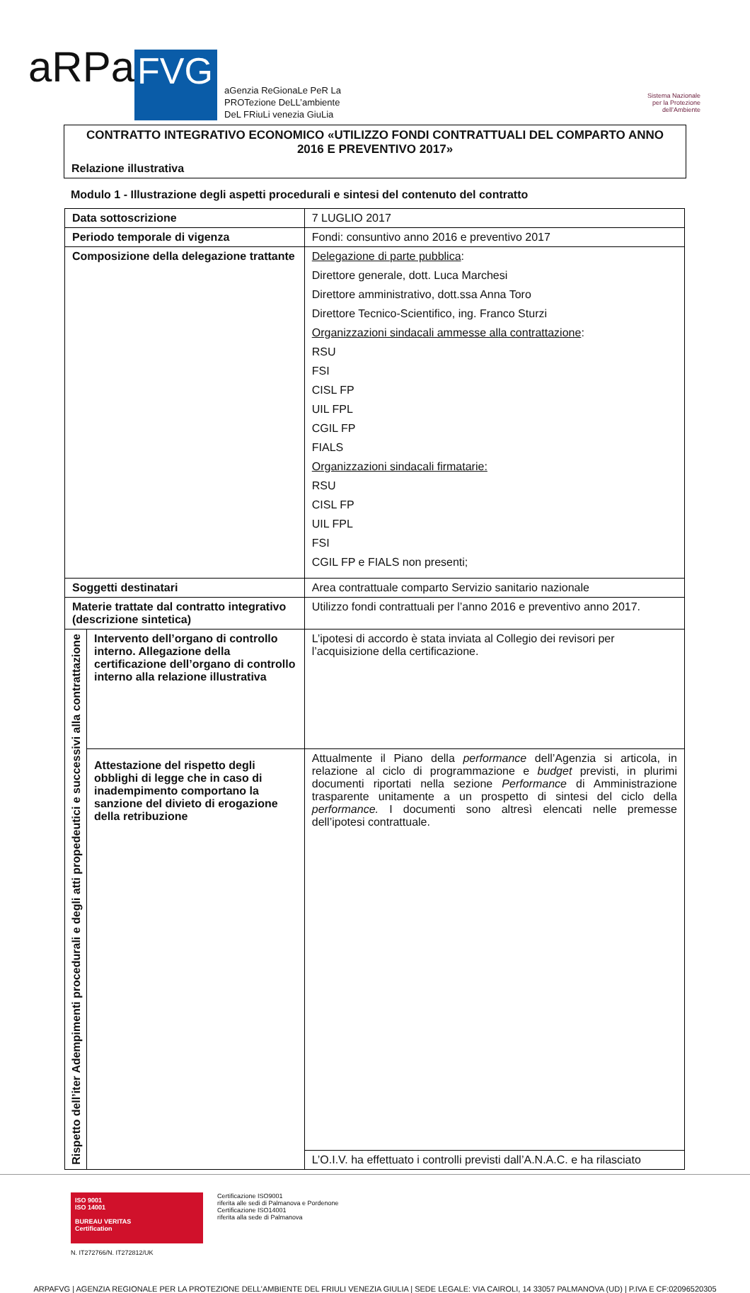aRPa
FVG
aGenzia ReGionaLe PeR La
PROTezione DeLL’ambiente
DeL FRiuLi venezia GiuLia
Sistema Nazionale
per la Protezione
dell’Ambiente
CONTRATTO INTEGRATIVO ECONOMICO «UTILIZZO FONDI CONTRATTUALI DEL COMPARTO ANNO 2016 E PREVENTIVO 2017»
Relazione illustrativa
Modulo 1 - Illustrazione degli aspetti procedurali e sintesi del contenuto del contratto
| Data sottoscrizione | | 7 LUGLIO 2017 |
| Periodo temporale di vigenza | | Fondi: consuntivo anno 2016 e preventivo 2017 |
| Composizione della delegazione trattante | | Delegazione di parte pubblica : Direttore generale, dott. Luca Marchesi Direttore amministrativo, dott.ssa Anna Toro Direttore Tecnico-Scientifico, ing. Franco Sturzi Organizzazioni sindacali ammesse alla contrattazione : RSU FSI CISL FP UIL FPL CGIL FP FIALS Organizzazioni sindacali firmatarie: RSU CISL FP UIL FPL FSI CGIL FP e FIALS non presenti; |
| Soggetti destinatari | | Area contrattuale comparto Servizio sanitario nazionale |
| Materie trattate dal contratto integrativo (descrizione sintetica) | | Utilizzo fondi contrattuali per l’anno 2016 e preventivo anno 2017. |
| Rispetto dell’iter Adempimenti procedurali e degli atti propedeutici e successivi alla contrattazione | Intervento dell’organo di controllo interno. Allegazione della certificazione dell’organo di controllo interno alla relazione illustrativa | L’ipotesi di accordo è stata inviata al Collegio dei revisori per l’acquisizione della certificazione. |
| | Attestazione del rispetto degli obblighi di legge che in caso di inadempimento comportano la sanzione del divieto di erogazione della retribuzione | Attualmente il Piano della performance dell’Agenzia si articola, in relazione al ciclo di programmazione e budget previsti, in plurimi documenti riportati nella sezione Performance di Amministrazione trasparente unitamente a un prospetto di sintesi del ciclo della performance. I documenti sono altresì elencati nelle premesse dell’ipotesi contrattuale. |
| | | L’O.I.V. ha effettuato i controlli previsti dall’A.N.A.C. e ha rilasciato |
ISO 9001
ISO 14001
BUREAU VERITAS
Certification
N. IT272766/N. IT272812/UK
Certificazione ISO9001
riferita alle sedi di Palmanova e Pordenone
Certificazione ISO14001
riferita alla sede di Palmanova
ARPAFVG | AGENZIA REGIONALE PER LA PROTEZIONE DELL’AMBIENTE DEL FRIULI VENEZIA GIULIA | SEDE LEGALE: VIA CAIROLI, 14 33057 PALMANOVA (UD) | P.IVA E CF:02096520305